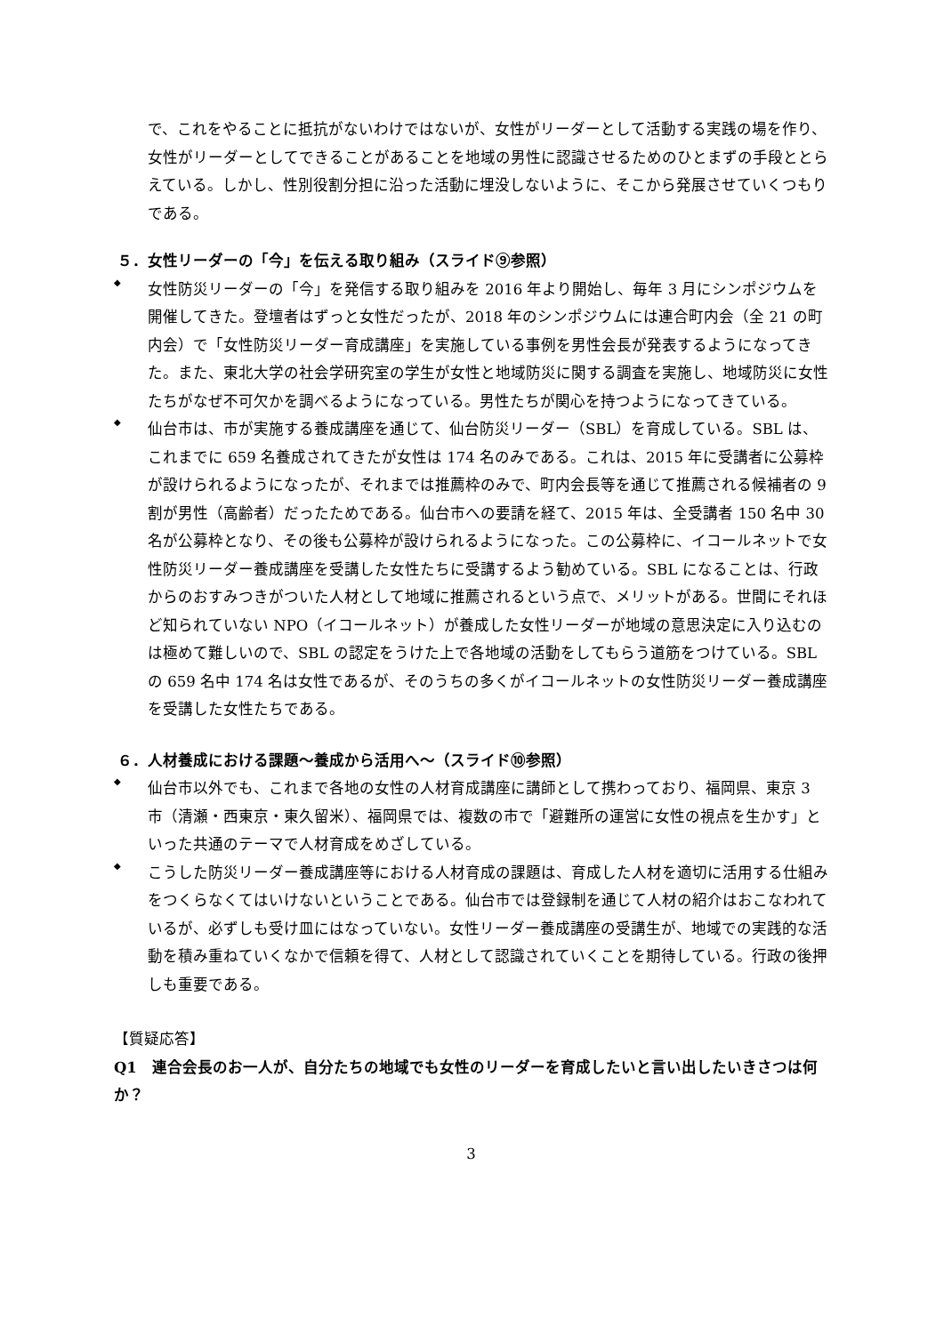で、これをやることに抵抗がないわけではないが、女性がリーダーとして活動する実践の場を作り、女性がリーダーとしてできることがあることを地域の男性に認識させるためのひとまずの手段ととらえている。しかし、性別役割分担に沿った活動に埋没しないように、そこから発展させていくつもりである。
５．女性リーダーの「今」を伝える取り組み（スライド⑨参照）
◆
女性防災リーダーの「今」を発信する取り組みを 2016 年より開始し、毎年 3 月にシンポジウムを開催してきた。登壇者はずっと女性だったが、2018 年のシンポジウムには連合町内会（全 21 の町内会）で「女性防災リーダー育成講座」を実施している事例を男性会長が発表するようになってきた。また、東北大学の社会学研究室の学生が女性と地域防災に関する調査を実施し、地域防災に女性たちがなぜ不可欠かを調べるようになっている。男性たちが関心を持つようになってきている。
◆
仙台市は、市が実施する養成講座を通じて、仙台防災リーダー（SBL）を育成している。SBL は、これまでに 659 名養成されてきたが女性は 174 名のみである。これは、2015 年に受講者に公募枠が設けられるようになったが、それまでは推薦枠のみで、町内会長等を通じて推薦される候補者の 9 割が男性（高齢者）だったためである。仙台市への要請を経て、2015 年は、全受講者 150 名中 30 名が公募枠となり、その後も公募枠が設けられるようになった。この公募枠に、イコールネットで女性防災リーダー養成講座を受講した女性たちに受講するよう勧めている。SBL になることは、行政からのおすみつきがついた人材として地域に推薦されるという点で、メリットがある。世間にそれほど知られていない NPO（イコールネット）が養成した女性リーダーが地域の意思決定に入り込むのは極めて難しいので、SBL の認定をうけた上で各地域の活動をしてもらう道筋をつけている。SBL の 659 名中 174 名は女性であるが、そのうちの多くがイコールネットの女性防災リーダー養成講座を受講した女性たちである。
６．人材養成における課題～養成から活用へ～（スライド⑩参照）
◆
仙台市以外でも、これまで各地の女性の人材育成講座に講師として携わっており、福岡県、東京 3 市（清瀬・西東京・東久留米）、福岡県では、複数の市で「避難所の運営に女性の視点を生かす」といった共通のテーマで人材育成をめざしている。
◆
こうした防災リーダー養成講座等における人材育成の課題は、育成した人材を適切に活用する仕組みをつくらなくてはいけないということである。仙台市では登録制を通じて人材の紹介はおこなわれているが、必ずしも受け皿にはなっていない。女性リーダー養成講座の受講生が、地域での実践的な活動を積み重ねていくなかで信頼を得て、人材として認識されていくことを期待している。行政の後押しも重要である。
【質疑応答】
Q1　連合会長のお一人が、自分たちの地域でも女性のリーダーを育成したいと言い出したいきさつは何か？
3